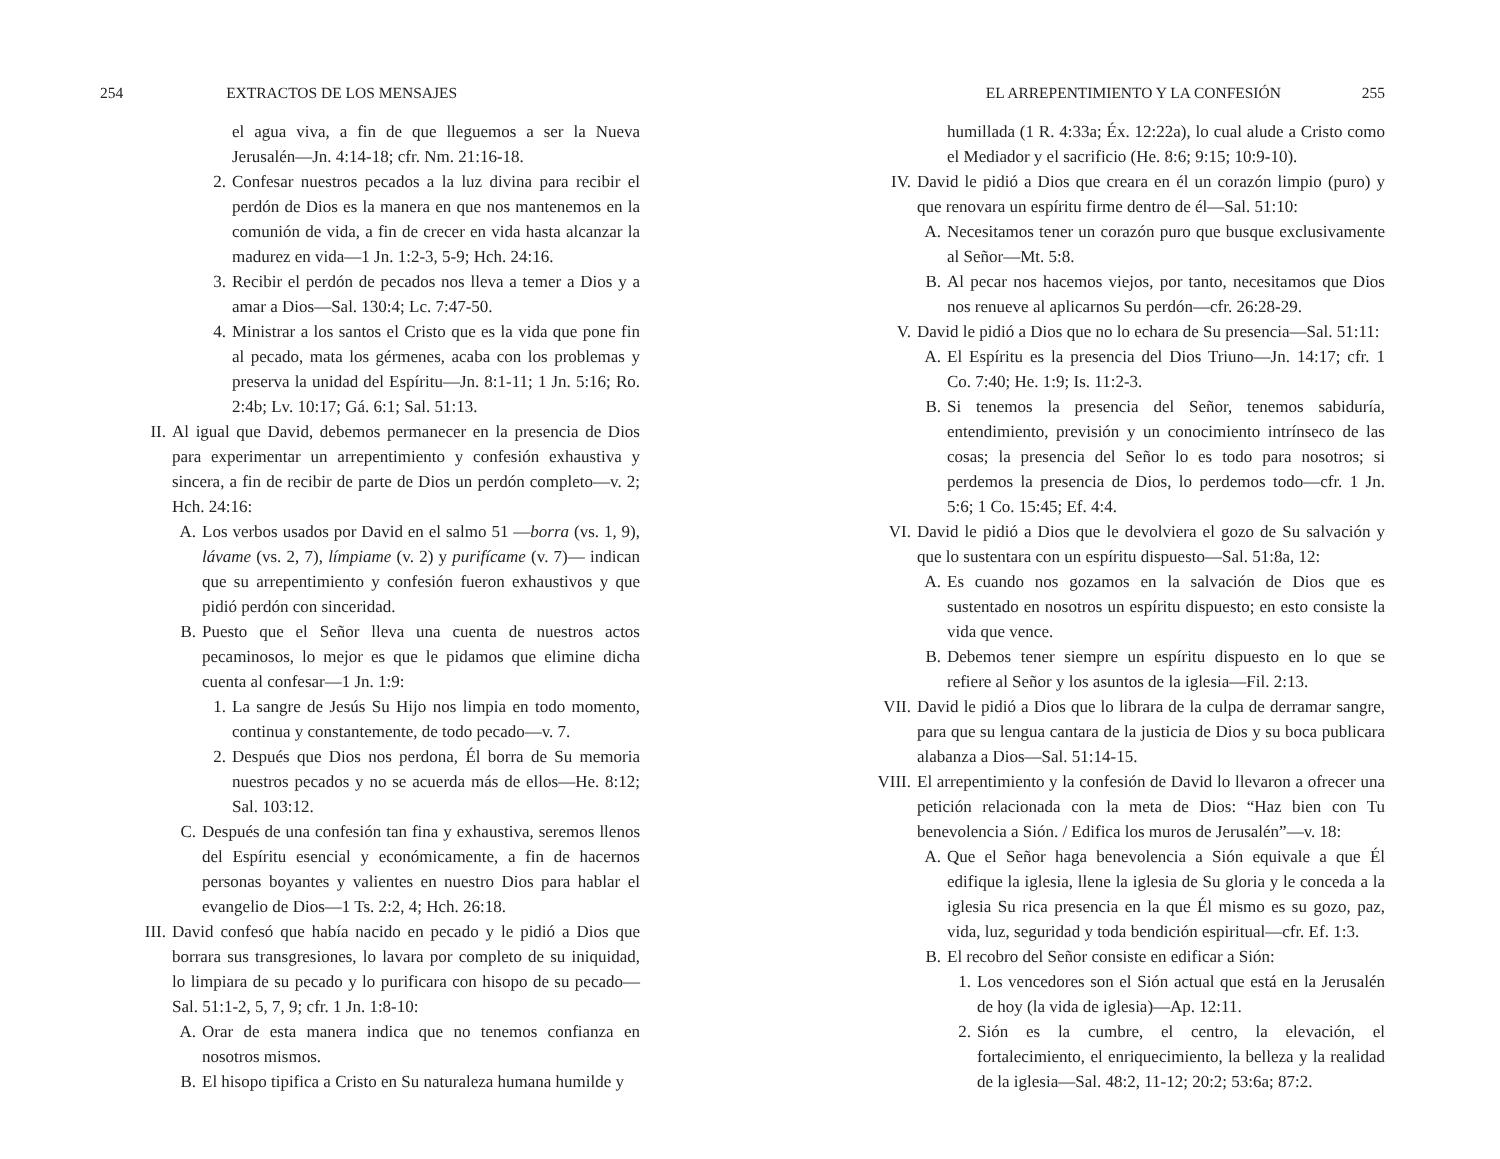254 EXTRACTOS DE LOS MENSAJES
el agua viva, a fin de que lleguemos a ser la Nueva Jerusalén—Jn. 4:14-18; cfr. Nm. 21:16-18.
2. Confesar nuestros pecados a la luz divina para recibir el perdón de Dios es la manera en que nos mantenemos en la comunión de vida, a fin de crecer en vida hasta alcanzar la madurez en vida—1 Jn. 1:2-3, 5-9; Hch. 24:16.
3. Recibir el perdón de pecados nos lleva a temer a Dios y a amar a Dios—Sal. 130:4; Lc. 7:47-50.
4. Ministrar a los santos el Cristo que es la vida que pone fin al pecado, mata los gérmenes, acaba con los problemas y preserva la unidad del Espíritu—Jn. 8:1-11; 1 Jn. 5:16; Ro. 2:4b; Lv. 10:17; Gá. 6:1; Sal. 51:13.
II. Al igual que David, debemos permanecer en la presencia de Dios para experimentar un arrepentimiento y confesión exhaustiva y sincera, a fin de recibir de parte de Dios un perdón completo—v. 2; Hch. 24:16:
A. Los verbos usados por David en el salmo 51 —borra (vs. 1, 9), lávame (vs. 2, 7), límpiame (v. 2) y purifícame (v. 7)— indican que su arrepentimiento y confesión fueron exhaustivos y que pidió perdón con sinceridad.
B. Puesto que el Señor lleva una cuenta de nuestros actos pecaminosos, lo mejor es que le pidamos que elimine dicha cuenta al confesar—1 Jn. 1:9:
1. La sangre de Jesús Su Hijo nos limpia en todo momento, continua y constantemente, de todo pecado—v. 7.
2. Después que Dios nos perdona, Él borra de Su memoria nuestros pecados y no se acuerda más de ellos—He. 8:12; Sal. 103:12.
C. Después de una confesión tan fina y exhaustiva, seremos llenos del Espíritu esencial y económicamente, a fin de hacernos personas boyantes y valientes en nuestro Dios para hablar el evangelio de Dios—1 Ts. 2:2, 4; Hch. 26:18.
III. David confesó que había nacido en pecado y le pidió a Dios que borrara sus transgresiones, lo lavara por completo de su iniquidad, lo limpiara de su pecado y lo purificara con hisopo de su pecado—Sal. 51:1-2, 5, 7, 9; cfr. 1 Jn. 1:8-10:
A. Orar de esta manera indica que no tenemos confianza en nosotros mismos.
B. El hisopo tipifica a Cristo en Su naturaleza humana humilde y
EL ARREPENTIMIENTO Y LA CONFESIÓN 255
humillada (1 R. 4:33a; Éx. 12:22a), lo cual alude a Cristo como el Mediador y el sacrificio (He. 8:6; 9:15; 10:9-10).
IV. David le pidió a Dios que creara en él un corazón limpio (puro) y que renovara un espíritu firme dentro de él—Sal. 51:10:
A. Necesitamos tener un corazón puro que busque exclusivamente al Señor—Mt. 5:8.
B. Al pecar nos hacemos viejos, por tanto, necesitamos que Dios nos renueve al aplicarnos Su perdón—cfr. 26:28-29.
V. David le pidió a Dios que no lo echara de Su presencia—Sal. 51:11:
A. El Espíritu es la presencia del Dios Triuno—Jn. 14:17; cfr. 1 Co. 7:40; He. 1:9; Is. 11:2-3.
B. Si tenemos la presencia del Señor, tenemos sabiduría, entendimiento, previsión y un conocimiento intrínseco de las cosas; la presencia del Señor lo es todo para nosotros; si perdemos la presencia de Dios, lo perdemos todo—cfr. 1 Jn. 5:6; 1 Co. 15:45; Ef. 4:4.
VI. David le pidió a Dios que le devolviera el gozo de Su salvación y que lo sustentara con un espíritu dispuesto—Sal. 51:8a, 12:
A. Es cuando nos gozamos en la salvación de Dios que es sustentado en nosotros un espíritu dispuesto; en esto consiste la vida que vence.
B. Debemos tener siempre un espíritu dispuesto en lo que se refiere al Señor y los asuntos de la iglesia—Fil. 2:13.
VII. David le pidió a Dios que lo librara de la culpa de derramar sangre, para que su lengua cantara de la justicia de Dios y su boca publicara alabanza a Dios—Sal. 51:14-15.
VIII. El arrepentimiento y la confesión de David lo llevaron a ofrecer una petición relacionada con la meta de Dios: “Haz bien con Tu benevolencia a Sión. / Edifica los muros de Jerusalén”—v. 18:
A. Que el Señor haga benevolencia a Sión equivale a que Él edifique la iglesia, llene la iglesia de Su gloria y le conceda a la iglesia Su rica presencia en la que Él mismo es su gozo, paz, vida, luz, seguridad y toda bendición espiritual—cfr. Ef. 1:3.
B. El recobro del Señor consiste en edificar a Sión:
1. Los vencedores son el Sión actual que está en la Jerusalén de hoy (la vida de iglesia)—Ap. 12:11.
2. Sión es la cumbre, el centro, la elevación, el fortalecimiento, el enriquecimiento, la belleza y la realidad de la iglesia—Sal. 48:2, 11-12; 20:2; 53:6a; 87:2.